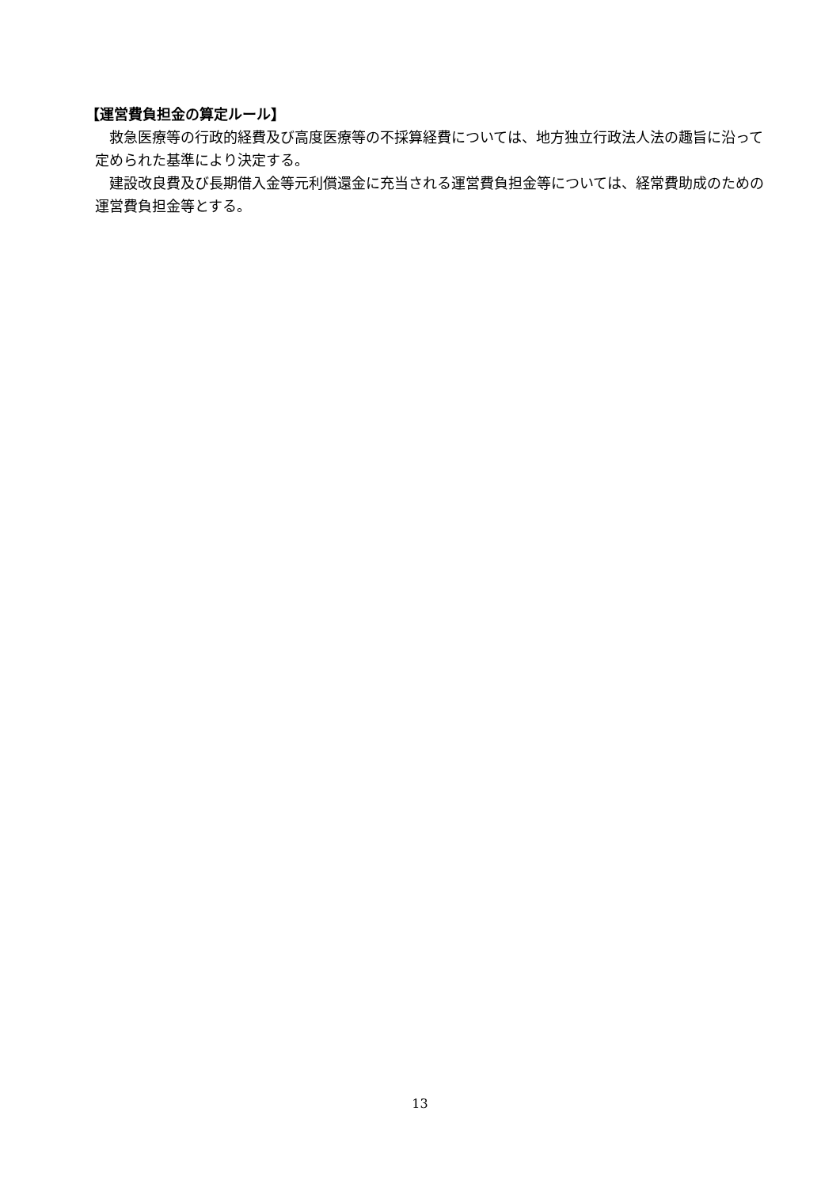【運営費負担金の算定ルール】
救急医療等の行政的経費及び高度医療等の不採算経費については、地方独立行政法人法の趣旨に沿って定められた基準により決定する。
建設改良費及び長期借入金等元利償還金に充当される運営費負担金等については、経常費助成のための運営費負担金等とする。
13